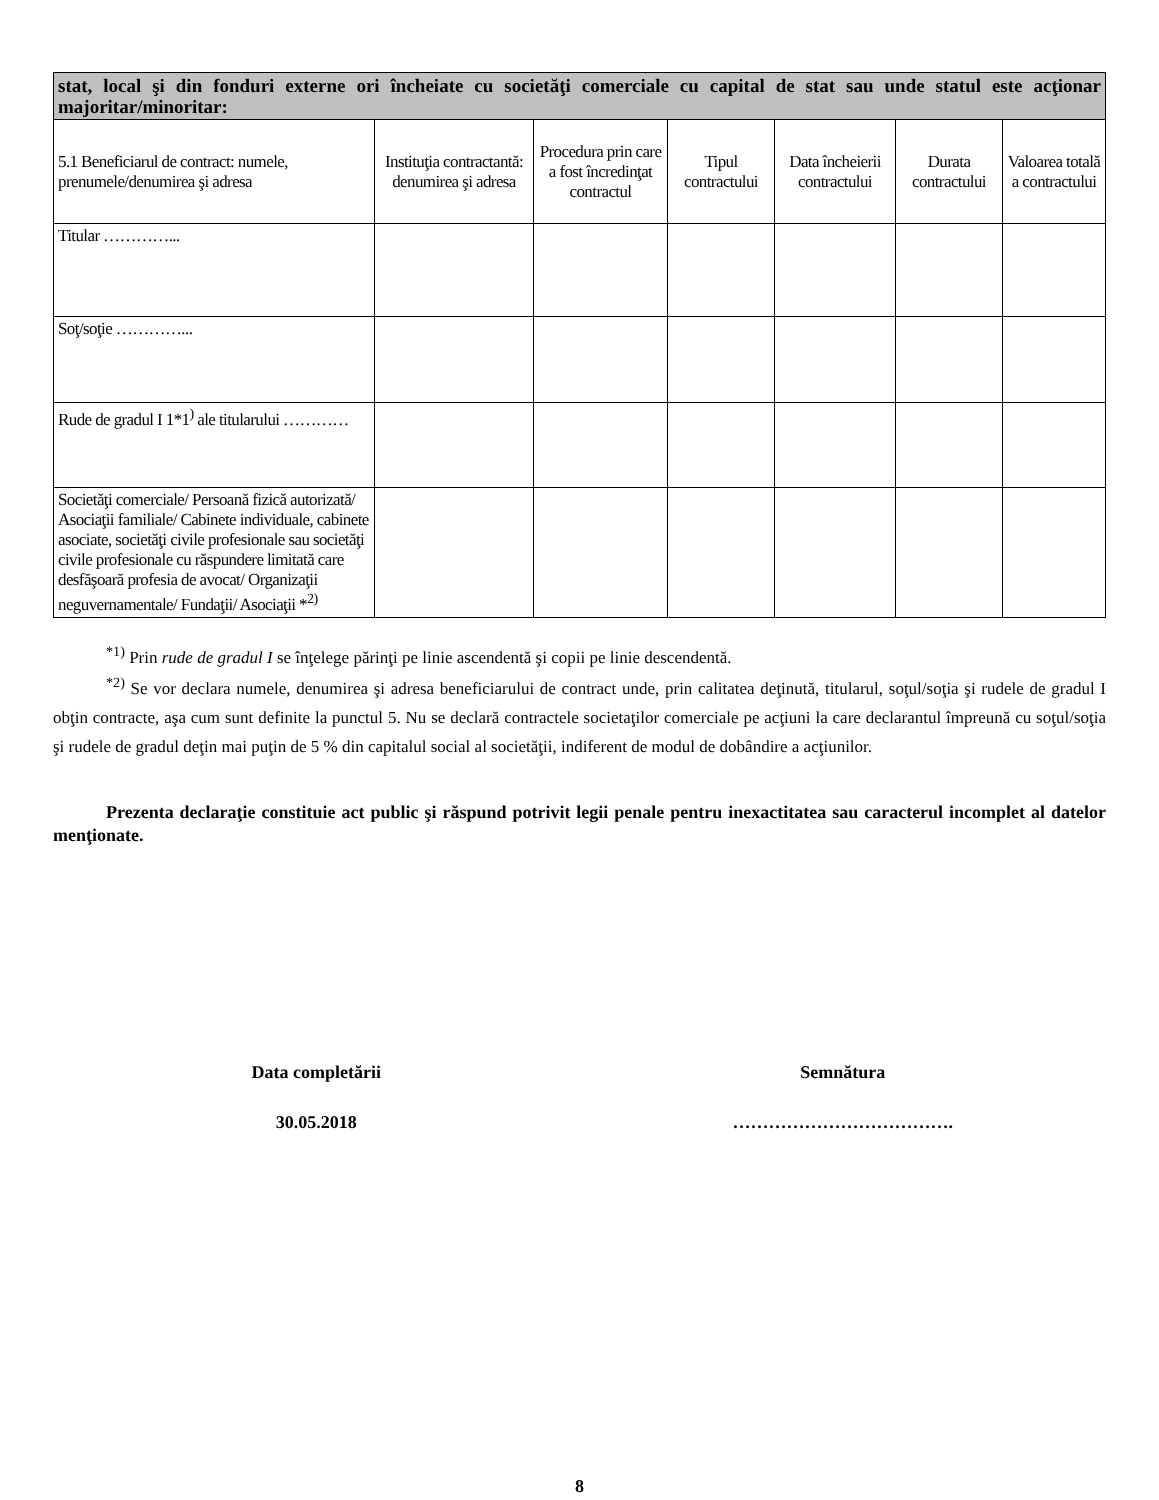| stat, local şi din fonduri externe ori încheiate cu societăţi comerciale cu capital de stat sau unde statul este acţionar majoritar/minoritar: | | | | | | |
| 5.1 Beneficiarul de contract: numele, prenumele/denumirea şi adresa | Instituţia contractantă: denumirea şi adresa | Procedura prin care a fost încredinţat contractul | Tipul contractului | Data încheierii contractului | Durata contractului | Valoarea totală a contractului |
| Titular …………... | | | | | | |
| Soţ/soţie …………... | | | | | | |
| Rude de gradul I 1*1<sup>)</sup> ale titularului ………… | | | | | | |
| Societăţi comerciale/ Persoană fizică autorizată/ Asociaţii familiale/ Cabinete individuale, cabinete asociate, societăţi civile profesionale sau societăţi civile profesionale cu răspundere limitată care desfăşoară profesia de avocat/ Organizaţii neguvernamentale/ Fundaţii/ Asociaţii *<sup>2)</sup> | | | | | | |
<sup>*1)</sup> Prin rude de gradul I se înţelege părinţi pe linie ascendentă şi copii pe linie descendentă.
<sup>*2)</sup> Se vor declara numele, denumirea şi adresa beneficiarului de contract unde, prin calitatea deţinută, titularul, soţul/soţia şi rudele de gradul I obţin contracte, aşa cum sunt definite la punctul 5. Nu se declară contractele societaţilor comerciale pe acţiuni la care declarantul împreună cu soţul/soţia şi rudele de gradul deţin mai puţin de 5 % din capitalul social al societăţii, indiferent de modul de dobândire a acţiunilor.
Prezenta declaraţie constituie act public şi răspund potrivit legii penale pentru inexactitatea sau caracterul incomplet al datelor menţionate.
Data completării
30.05.2018
Semnătura
……………………………….
8